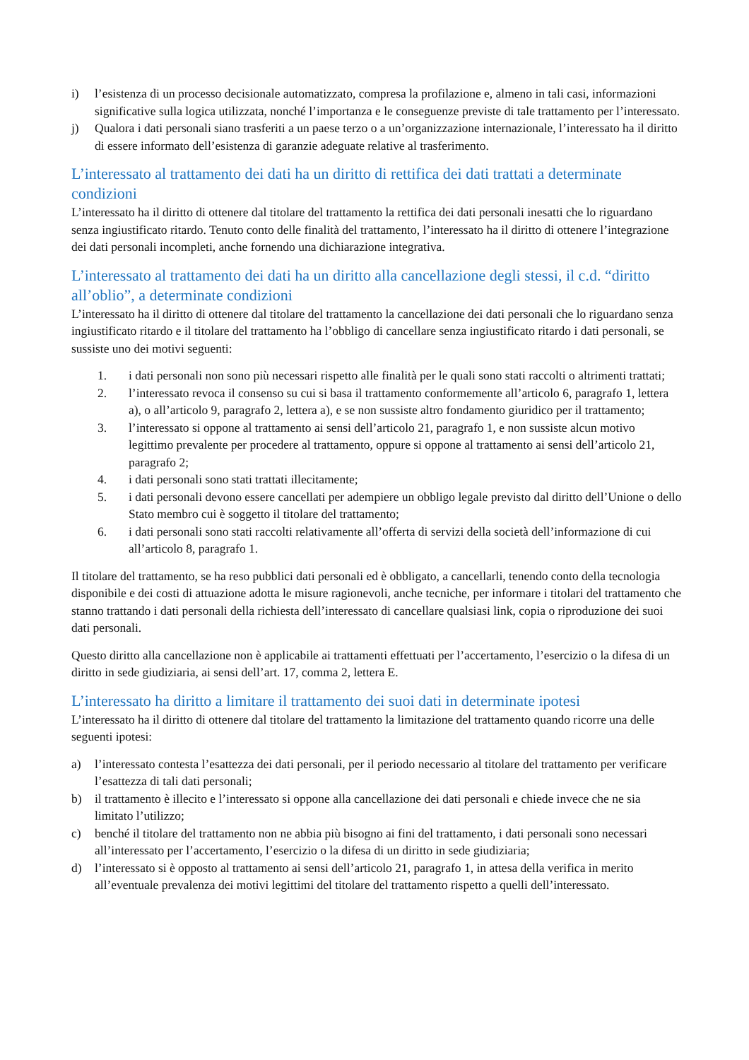i) l’esistenza di un processo decisionale automatizzato, compresa la profilazione e, almeno in tali casi, informazioni significative sulla logica utilizzata, nonché l’importanza e le conseguenze previste di tale trattamento per l’interessato.
j) Qualora i dati personali siano trasferiti a un paese terzo o a un’organizzazione internazionale, l’interessato ha il diritto di essere informato dell’esistenza di garanzie adeguate relative al trasferimento.
L’interessato al trattamento dei dati ha un diritto di rettifica dei dati trattati a determinate condizioni
L’interessato ha il diritto di ottenere dal titolare del trattamento la rettifica dei dati personali inesatti che lo riguardano senza ingiustificato ritardo. Tenuto conto delle finalità del trattamento, l’interessato ha il diritto di ottenere l’integrazione dei dati personali incompleti, anche fornendo una dichiarazione integrativa.
L’interessato al trattamento dei dati ha un diritto alla cancellazione degli stessi, il c.d. “diritto all’oblio”, a determinate condizioni
L’interessato ha il diritto di ottenere dal titolare del trattamento la cancellazione dei dati personali che lo riguardano senza ingiustificato ritardo e il titolare del trattamento ha l’obbligo di cancellare senza ingiustificato ritardo i dati personali, se sussiste uno dei motivi seguenti:
1. i dati personali non sono più necessari rispetto alle finalità per le quali sono stati raccolti o altrimenti trattati;
2. l’interessato revoca il consenso su cui si basa il trattamento conformemente all’articolo 6, paragrafo 1, lettera a), o all’articolo 9, paragrafo 2, lettera a), e se non sussiste altro fondamento giuridico per il trattamento;
3. l’interessato si oppone al trattamento ai sensi dell’articolo 21, paragrafo 1, e non sussiste alcun motivo legittimo prevalente per procedere al trattamento, oppure si oppone al trattamento ai sensi dell’articolo 21, paragrafo 2;
4. i dati personali sono stati trattati illecitamente;
5. i dati personali devono essere cancellati per adempiere un obbligo legale previsto dal diritto dell’Unione o dello Stato membro cui è soggetto il titolare del trattamento;
6. i dati personali sono stati raccolti relativamente all’offerta di servizi della società dell’informazione di cui all’articolo 8, paragrafo 1.
Il titolare del trattamento, se ha reso pubblici dati personali ed è obbligato, a cancellarli, tenendo conto della tecnologia disponibile e dei costi di attuazione adotta le misure ragionevoli, anche tecniche, per informare i titolari del trattamento che stanno trattando i dati personali della richiesta dell’interessato di cancellare qualsiasi link, copia o riproduzione dei suoi dati personali.
Questo diritto alla cancellazione non è applicabile ai trattamenti effettuati per l’accertamento, l’esercizio o la difesa di un diritto in sede giudiziaria, ai sensi dell’art. 17, comma 2, lettera E.
L’interessato ha diritto a limitare il trattamento dei suoi dati in determinate ipotesi
L’interessato ha il diritto di ottenere dal titolare del trattamento la limitazione del trattamento quando ricorre una delle seguenti ipotesi:
a) l’interessato contesta l’esattezza dei dati personali, per il periodo necessario al titolare del trattamento per verificare l’esattezza di tali dati personali;
b) il trattamento è illecito e l’interessato si oppone alla cancellazione dei dati personali e chiede invece che ne sia limitato l’utilizzo;
c) benché il titolare del trattamento non ne abbia più bisogno ai fini del trattamento, i dati personali sono necessari all’interessato per l’accertamento, l’esercizio o la difesa di un diritto in sede giudiziaria;
d) l’interessato si è opposto al trattamento ai sensi dell’articolo 21, paragrafo 1, in attesa della verifica in merito all’eventuale prevalenza dei motivi legittimi del titolare del trattamento rispetto a quelli dell’interessato.